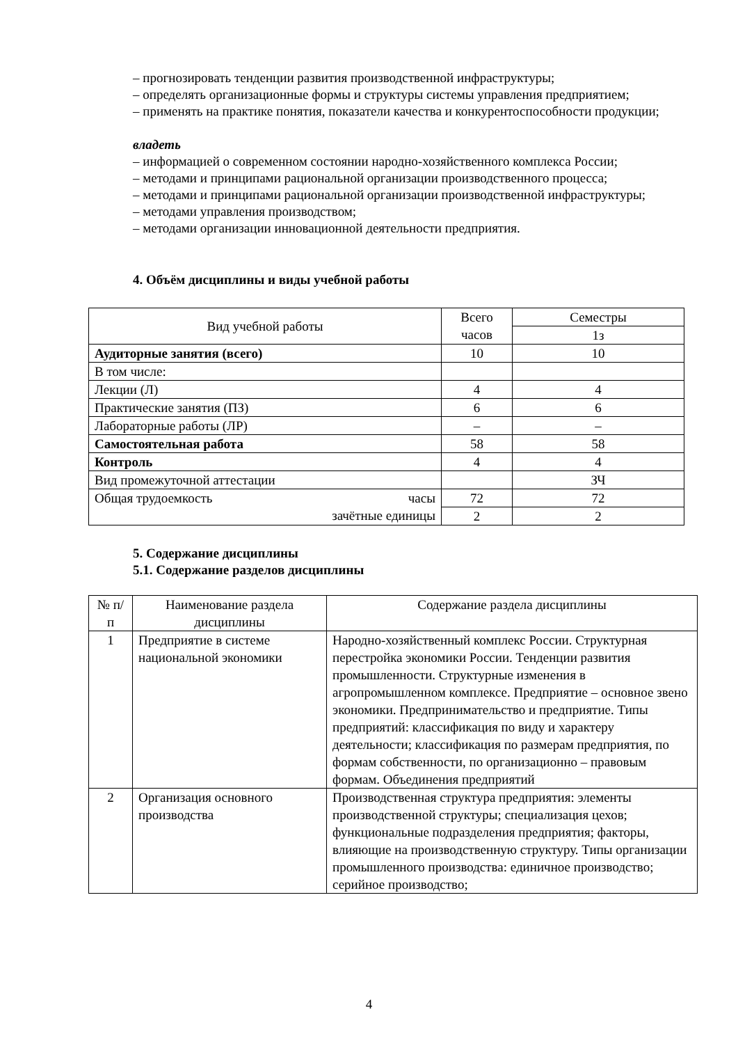– прогнозировать тенденции развития производственной инфраструктуры;
– определять организационные формы и структуры системы управления предприятием;
– применять на практике понятия, показатели качества и конкурентоспособности продукции;
владеть
– информацией о современном состоянии народно-хозяйственного комплекса России;
– методами и принципами рациональной организации производственного процесса;
– методами и принципами рациональной организации производственной инфраструктуры;
– методами управления производством;
– методами организации инновационной деятельности предприятия.
4. Объём дисциплины и виды учебной работы
| Вид учебной работы | Всего часов | Семестры |
| --- | --- | --- |
| | | 1з |
| Аудиторные занятия (всего) | 10 | 10 |
| В том числе: | | |
| Лекции (Л) | 4 | 4 |
| Практические занятия (ПЗ) | 6 | 6 |
| Лабораторные работы (ЛР) | – | – |
| Самостоятельная работа | 58 | 58 |
| Контроль | 4 | 4 |
| Вид промежуточной аттестации | | ЗЧ |
| Общая трудоемкость часы зачётные единицы | 72 | 72 |
| | 2 | 2 |
5. Содержание дисциплины
5.1. Содержание разделов дисциплины
| № п/п | Наименование раздела дисциплины | Содержание раздела дисциплины |
| --- | --- | --- |
| 1 | Предприятие в системе национальной экономики | Народно-хозяйственный комплекс России. Структурная перестройка экономики России. Тенденции развития промышленности. Структурные изменения в агропромышленном комплексе. Предприятие – основное звено экономики. Предпринимательство и предприятие. Типы предприятий: классификация по виду и характеру деятельности; классификация по размерам предприятия, по формам собственности, по организационно – правовым формам. Объединения предприятий |
| 2 | Организация основного производства | Производственная структура предприятия: элементы производственной структуры; специализация цехов; функциональные подразделения предприятия; факторы, влияющие на производственную структуру. Типы организации промышленного производства: единичное производство; серийное производство; |
4